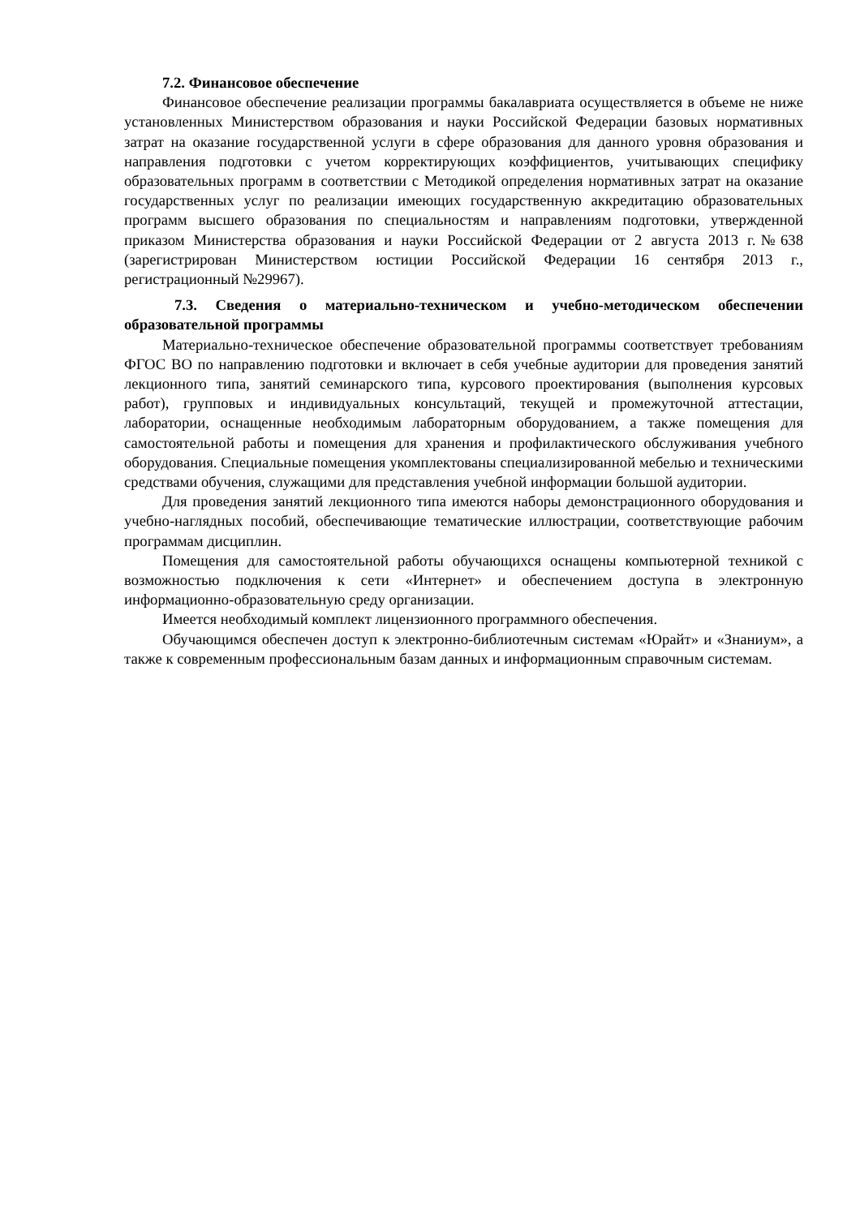7.2. Финансовое обеспечение
Финансовое обеспечение реализации программы бакалавриата осуществляется в объеме не ниже установленных Министерством образования и науки Российской Федерации базовых нормативных затрат на оказание государственной услуги в сфере образования для данного уровня образования и направления подготовки с учетом корректирующих коэффициентов, учитывающих специфику образовательных программ в соответствии с Методикой определения нормативных затрат на оказание государственных услуг по реализации имеющих государственную аккредитацию образовательных программ высшего образования по специальностям и направлениям подготовки, утвержденной приказом Министерства образования и науки Российской Федерации от 2 августа 2013 г.№638 (зарегистрирован Министерством юстиции Российской Федерации 16 сентября 2013 г., регистрационный №29967).
7.3. Сведения о материально-техническом и учебно-методическом обеспечении образовательной программы
Материально-техническое обеспечение образовательной программы соответствует требованиям ФГОС ВО по направлению подготовки и включает в себя учебные аудитории для проведения занятий лекционного типа, занятий семинарского типа, курсового проектирования (выполнения курсовых работ), групповых и индивидуальных консультаций, текущей и промежуточной аттестации, лаборатории, оснащенные необходимым лабораторным оборудованием, а также помещения для самостоятельной работы и помещения для хранения и профилактического обслуживания учебного оборудования. Специальные помещения укомплектованы специализированной мебелью и техническими средствами обучения, служащими для представления учебной информации большой аудитории.
Для проведения занятий лекционного типа имеются наборы демонстрационного оборудования и учебно-наглядных пособий, обеспечивающие тематические иллюстрации, соответствующие рабочим программам дисциплин.
Помещения для самостоятельной работы обучающихся оснащены компьютерной техникой с возможностью подключения к сети «Интернет» и обеспечением доступа в электронную информационно-образовательную среду организации.
Имеется необходимый комплект лицензионного программного обеспечения.
Обучающимся обеспечен доступ к электронно-библиотечным системам «Юрайт» и «Знаниум», а также к современным профессиональным базам данных и информационным справочным системам.